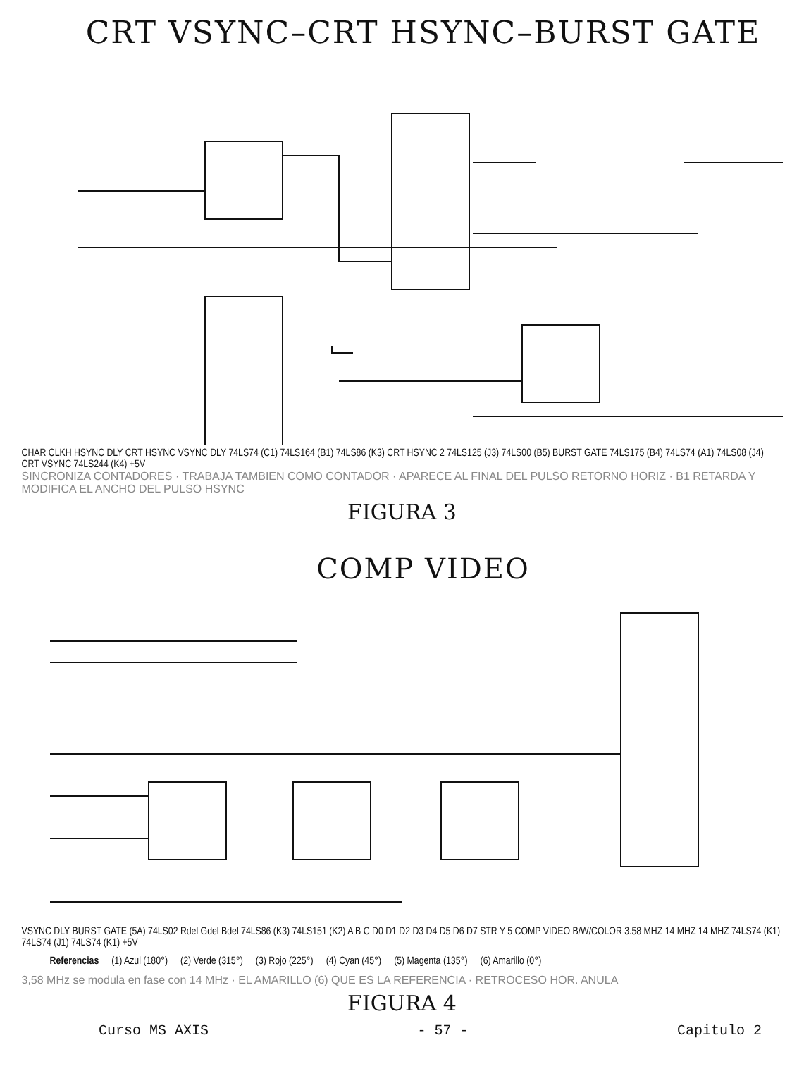CRT VSYNC–CRT HSYNC–BURST GATE
CHAR CLKH HSYNC DLY CRT HSYNC VSYNC DLY 74LS74 (C1) 74LS164 (B1) 74LS86 (K3) CRT HSYNC 2 74LS125 (J3) 74LS00 (B5) BURST GATE 74LS175 (B4) 74LS74 (A1) 74LS08 (J4) CRT VSYNC 74LS244 (K4) +5V
SINCRONIZA CONTADORES · TRABAJA TAMBIEN COMO CONTADOR · APARECE AL FINAL DEL PULSO RETORNO HORIZ · B1 RETARDA Y MODIFICA EL ANCHO DEL PULSO HSYNC
FIGURA 3
COMP VIDEO
VSYNC DLY BURST GATE (5A) 74LS02 Rdel Gdel Bdel 74LS86 (K3) 74LS151 (K2) A B C D0 D1 D2 D3 D4 D5 D6 D7 STR Y 5 COMP VIDEO B/W/COLOR 3.58 MHZ 14 MHZ 14 MHZ 74LS74 (K1) 74LS74 (J1) 74LS74 (K1) +5V
Referencias (1) Azul (180°) (2) Verde (315°) (3) Rojo (225°) (4) Cyan (45°) (5) Magenta (135°) (6) Amarillo (0°)
3,58 MHz se modula en fase con 14 MHz · EL AMARILLO (6) QUE ES LA REFERENCIA · RETROCESO HOR. ANULA
FIGURA 4
Curso MS AXIS - 57 - Capitulo 2